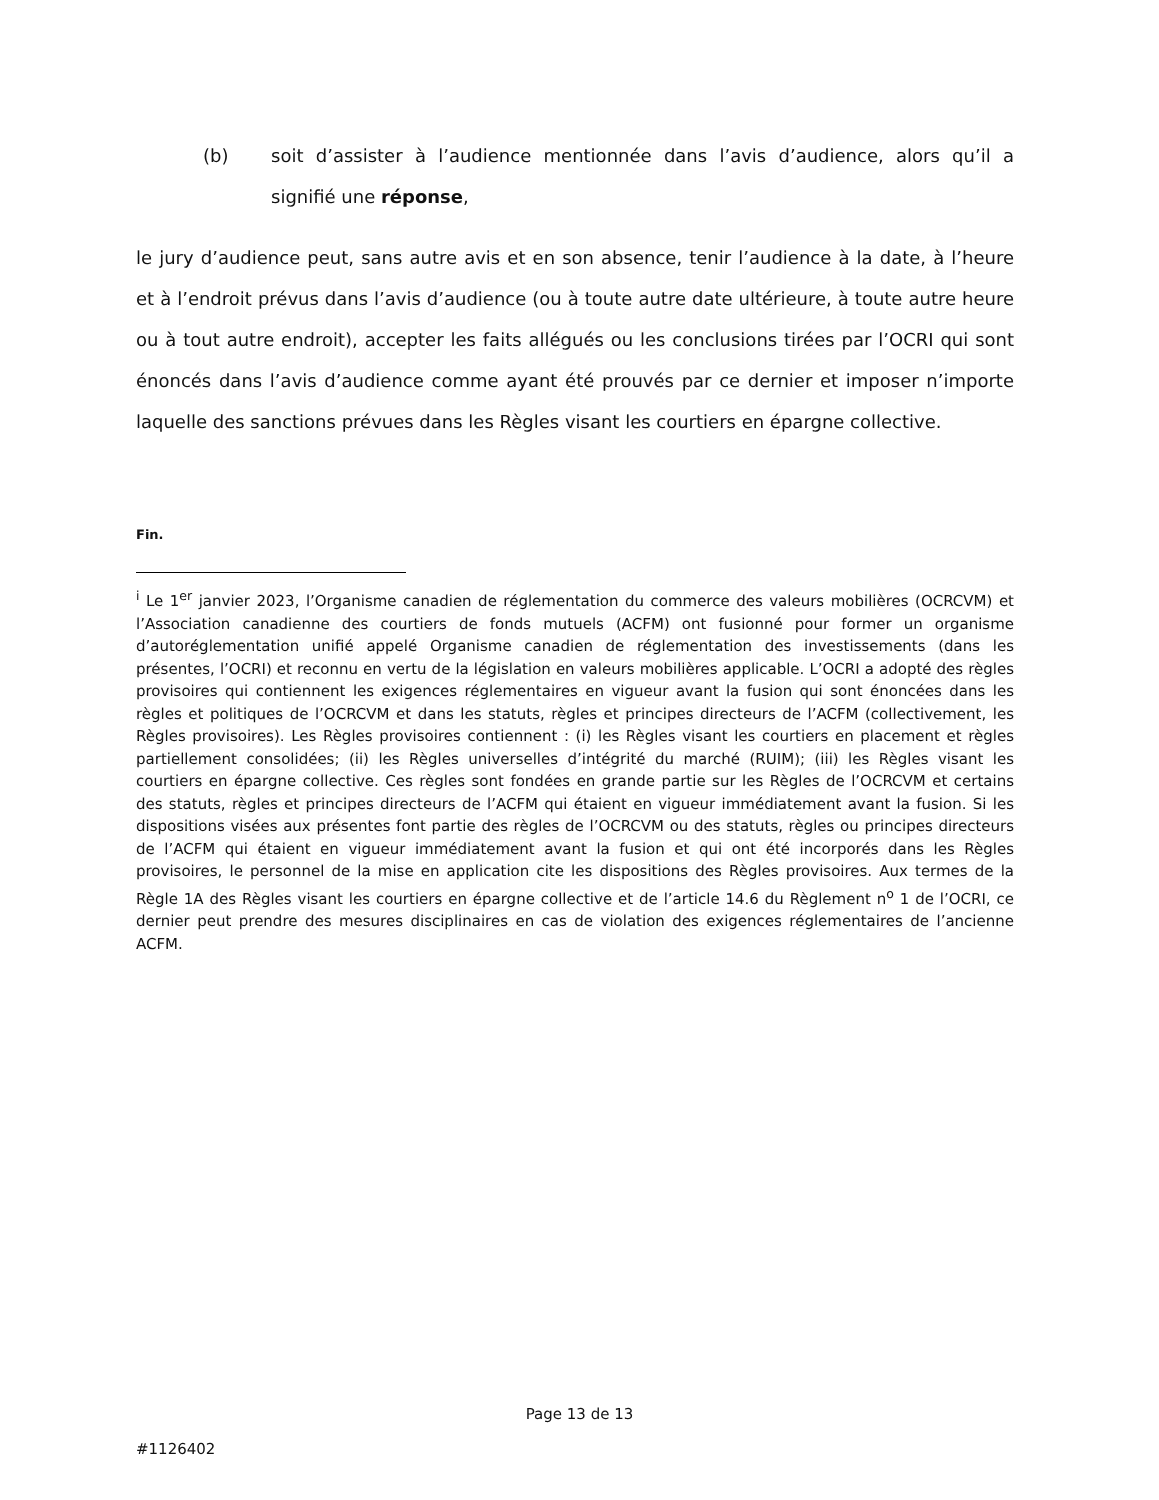(b) soit d’assister à l’audience mentionnée dans l’avis d’audience, alors qu’il a signifié une réponse,
le jury d’audience peut, sans autre avis et en son absence, tenir l’audience à la date, à l’heure et à l’endroit prévus dans l’avis d’audience (ou à toute autre date ultérieure, à toute autre heure ou à tout autre endroit), accepter les faits allégués ou les conclusions tirées par l’OCRI qui sont énoncés dans l’avis d’audience comme ayant été prouvés par ce dernier et imposer n’importe laquelle des sanctions prévues dans les Règles visant les courtiers en épargne collective.
Fin.
<sup>i</sup> Le 1<sup>er</sup> janvier 2023, l’Organisme canadien de réglementation du commerce des valeurs mobilières (OCRCVM) et l’Association canadienne des courtiers de fonds mutuels (ACFM) ont fusionné pour former un organisme d’autoréglementation unifié appelé Organisme canadien de réglementation des investissements (dans les présentes, l’OCRI) et reconnu en vertu de la législation en valeurs mobilières applicable. L’OCRI a adopté des règles provisoires qui contiennent les exigences réglementaires en vigueur avant la fusion qui sont énoncées dans les règles et politiques de l’OCRCVM et dans les statuts, règles et principes directeurs de l’ACFM (collectivement, les Règles provisoires). Les Règles provisoires contiennent : (i) les Règles visant les courtiers en placement et règles partiellement consolidées; (ii) les Règles universelles d’intégrité du marché (RUIM); (iii) les Règles visant les courtiers en épargne collective. Ces règles sont fondées en grande partie sur les Règles de l’OCRCVM et certains des statuts, règles et principes directeurs de l’ACFM qui étaient en vigueur immédiatement avant la fusion. Si les dispositions visées aux présentes font partie des règles de l’OCRCVM ou des statuts, règles ou principes directeurs de l’ACFM qui étaient en vigueur immédiatement avant la fusion et qui ont été incorporés dans les Règles provisoires, le personnel de la mise en application cite les dispositions des Règles provisoires. Aux termes de la Règle 1A des Règles visant les courtiers en épargne collective et de l’article 14.6 du Règlement n<sup>o</sup> 1 de l’OCRI, ce dernier peut prendre des mesures disciplinaires en cas de violation des exigences réglementaires de l’ancienne ACFM.
Page 13 de 13
#1126402